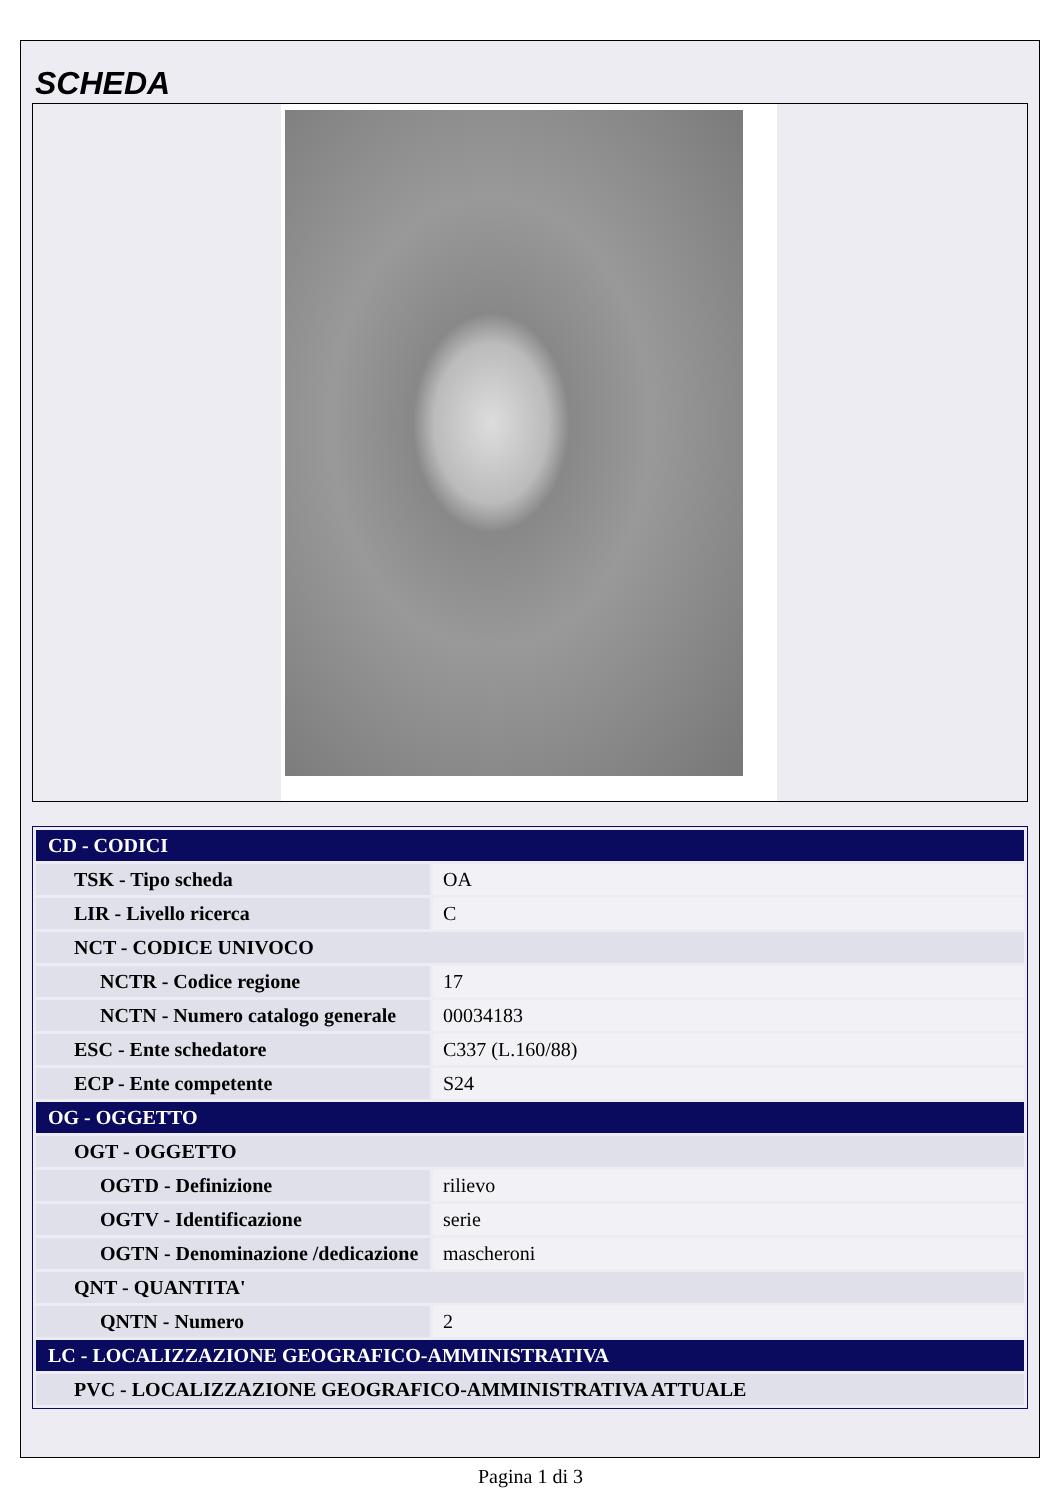SCHEDA
| CD - CODICI | |
| TSK - Tipo scheda | OA |
| LIR - Livello ricerca | C |
| NCT - CODICE UNIVOCO | |
| NCTR - Codice regione | 17 |
| NCTN - Numero catalogo generale | 00034183 |
| ESC - Ente schedatore | C337 (L.160/88) |
| ECP - Ente competente | S24 |
| OG - OGGETTO | |
| OGT - OGGETTO | |
| OGTD - Definizione | rilievo |
| OGTV - Identificazione | serie |
| OGTN - Denominazione /dedicazione | mascheroni |
| QNT - QUANTITA' | |
| QNTN - Numero | 2 |
| LC - LOCALIZZAZIONE GEOGRAFICO-AMMINISTRATIVA | |
| PVC - LOCALIZZAZIONE GEOGRAFICO-AMMINISTRATIVA ATTUALE | |
Pagina 1 di 3